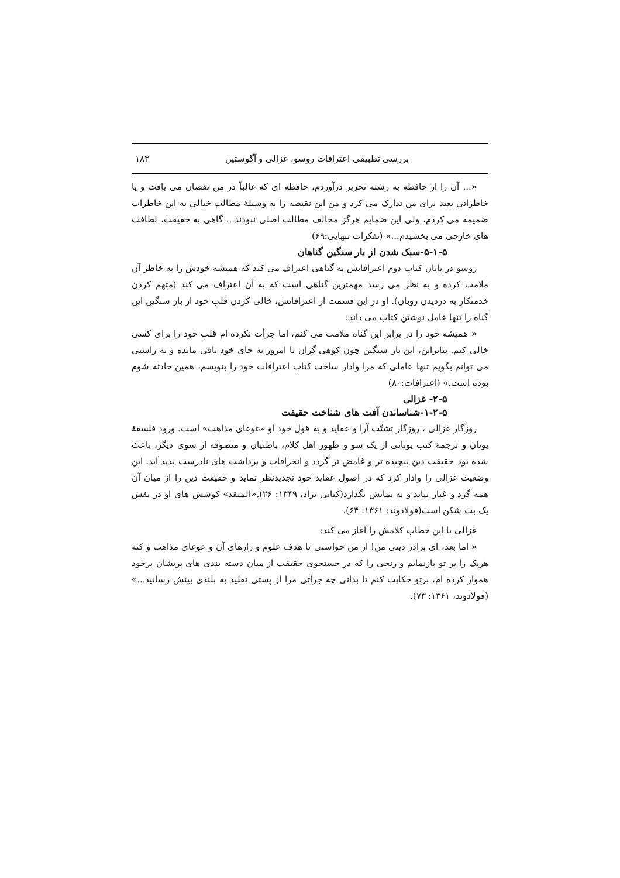بررسی تطبیقی اعترافات روسو، غزالی و آگوستین ۱۸۳
«... آن را از حافظه به رشته تحریر درآوردم، حافظه ای که غالباً در من نقصان می یافت و یا خاطراتی بعید برای من تدارک می کرد و من این نقیصه را به وسیلهٔ مطالب خیالی به این خاطرات ضمیمه می کردم، ولی این ضمایم هرگز مخالف مطالب اصلی نبودند... گاهی به حقیقت، لطافت های خارجی می بخشیدم...» (تفکرات تنهایی:۶۹)
۵-۱-۵-سبک شدن از بار سنگین گناهان
روسو در پایان کتاب دوم اعترافاتش به گناهی اعتراف می کند که همیشه خودش را به خاطر آن ملامت کرده و به نظر می رسد مهمترین گناهی است که به آن اعتراف می کند (متهم کردن خدمتکار به دزدیدن روبان). او در این قسمت از اعترافاتش، خالی کردن قلب خود از بار سنگین این گناه را تنها عامل نوشتن کتاب می داند:
« همیشه خود را در برابر این گناه ملامت می کنم، اما جرأت نکرده ام قلب خود را برای کسی خالی کنم. بنابراین، این بار سنگین چون کوهی گران تا امروز به جای خود باقی مانده و به راستی می توانم بگویم تنها عاملی که مرا وادار ساخت کتاب اعترافات خود را بنویسم، همین حادثه شوم بوده است.» (اعترافات:۸۰)
۲-۵- غزالی
۱-۲-۵-شناساندن آفت های شناخت حقیقت
روزگار غزالی ، روزگار تشتّت آرا و عقاید و به قول خود او «غوغای مذاهب» است. ورود فلسفهٔ یونان و ترجمهٔ کتب یونانی از یک سو و ظهور اهل کلام، باطنیان و متصوفه از سوی دیگر، باعث شده بود حقیقت دین پیچیده تر و غامض تر گردد و انحرافات و برداشت های نادرست پدید آید. این وضعیت غزالی را وادار کرد که در اصول عقاید خود تجدیدنظر نماید و حقیقت دین را از میان آن همه گرد و غبار بیابد و به نمایش بگذارد(کیانی نژاد، ۱۳۴۹: ۲۶).«المنقذ» کوشش های او در نقش یک بت شکن است(فولادوند: ۱۳۶۱: ۶۴).
غزالی با این خطاب کلامش را آغاز می کند:
« اما بعد، ای برادر دینی من! از من خواستی تا هدف علوم و رازهای آن و غوغای مذاهب و کنه هریک را بر تو بازنمایم و رنجی را که در جستجوی حقیقت از میان دسته بندی های پریشان برخود هموار کرده ام، برتو حکایت کنم تا بدانی چه جرأتی مرا از پستی تقلید به بلندی بینش رسانید...» (فولادوند، ۱۳۶۱: ۷۳).